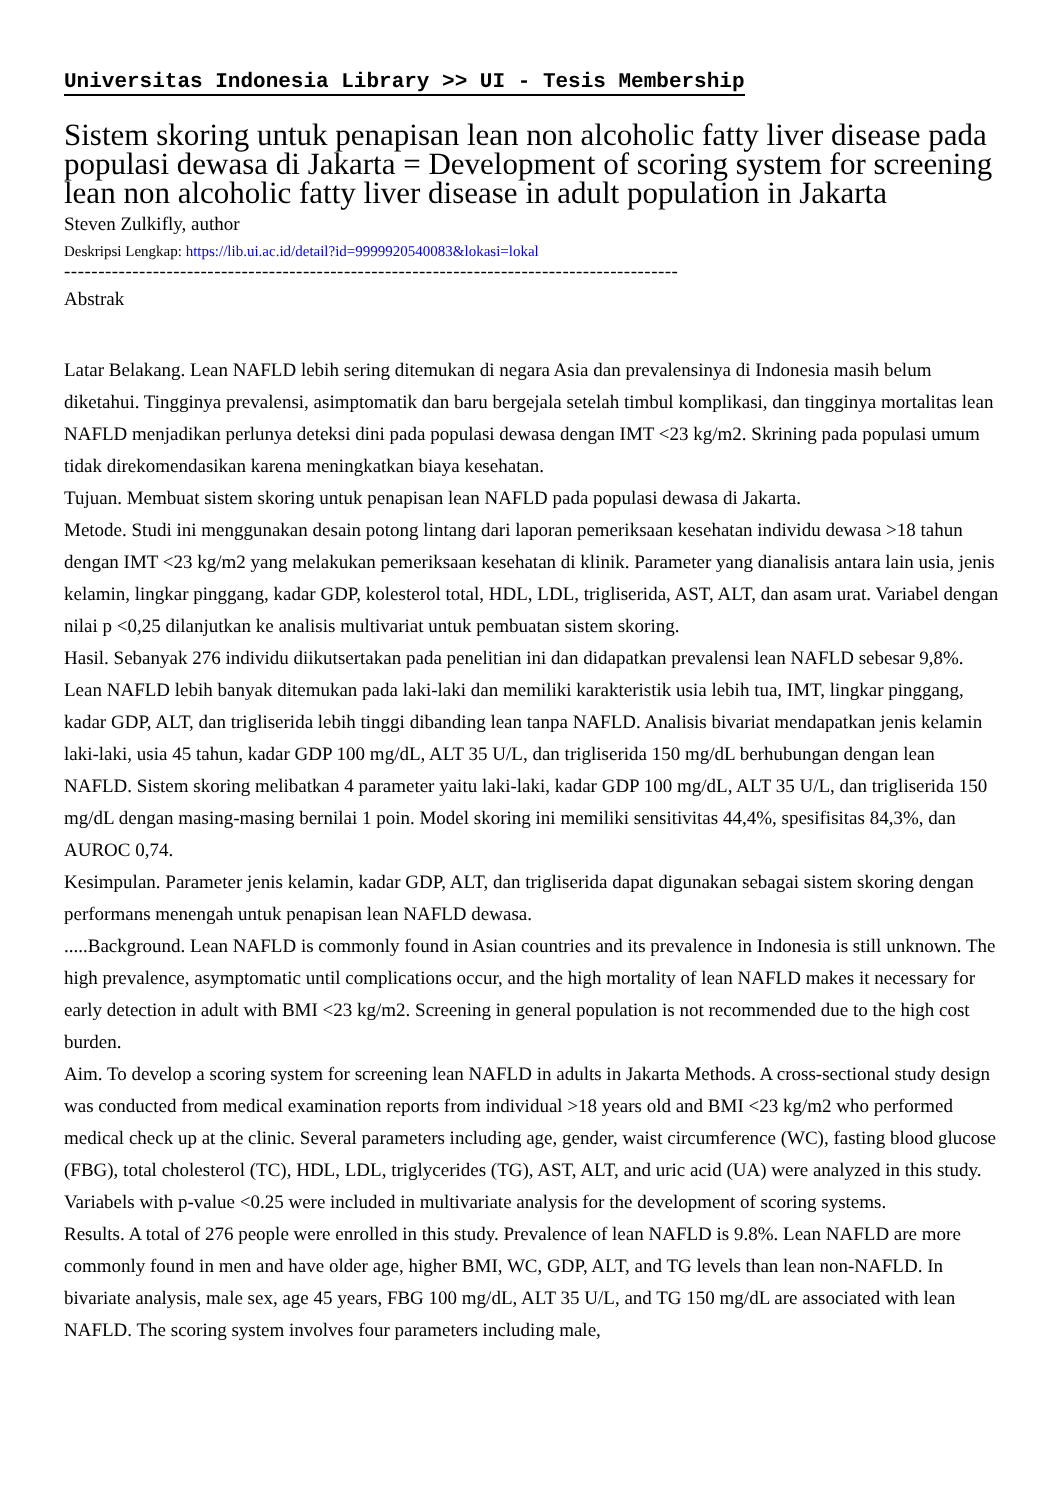Universitas Indonesia Library >> UI - Tesis Membership
Sistem skoring untuk penapisan lean non alcoholic fatty liver disease pada populasi dewasa di Jakarta = Development of scoring system for screening lean non alcoholic fatty liver disease in adult population in Jakarta
Steven Zulkifly, author
Deskripsi Lengkap: https://lib.ui.ac.id/detail?id=9999920540083&lokasi=lokal
------------------------------------------------------------------------------------------
Abstrak
Latar Belakang. Lean NAFLD lebih sering ditemukan di negara Asia dan prevalensinya di Indonesia masih belum diketahui. Tingginya prevalensi, asimptomatik dan baru bergejala setelah timbul komplikasi, dan tingginya mortalitas lean NAFLD menjadikan perlunya deteksi dini pada populasi dewasa dengan IMT <23 kg/m2. Skrining pada populasi umum tidak direkomendasikan karena meningkatkan biaya kesehatan.
Tujuan. Membuat sistem skoring untuk penapisan lean NAFLD pada populasi dewasa di Jakarta.
Metode. Studi ini menggunakan desain potong lintang dari laporan pemeriksaan kesehatan individu dewasa >18 tahun dengan IMT <23 kg/m2 yang melakukan pemeriksaan kesehatan di klinik. Parameter yang dianalisis antara lain usia, jenis kelamin, lingkar pinggang, kadar GDP, kolesterol total, HDL, LDL, trigliserida, AST, ALT, dan asam urat. Variabel dengan nilai p <0,25 dilanjutkan ke analisis multivariat untuk pembuatan sistem skoring.
Hasil. Sebanyak 276 individu diikutsertakan pada penelitian ini dan didapatkan prevalensi lean NAFLD sebesar 9,8%. Lean NAFLD lebih banyak ditemukan pada laki-laki dan memiliki karakteristik usia lebih tua, IMT, lingkar pinggang, kadar GDP, ALT, dan trigliserida lebih tinggi dibanding lean tanpa NAFLD. Analisis bivariat mendapatkan jenis kelamin laki-laki, usia 45 tahun, kadar GDP 100 mg/dL, ALT 35 U/L, dan trigliserida 150 mg/dL berhubungan dengan lean NAFLD. Sistem skoring melibatkan 4 parameter yaitu laki-laki, kadar GDP 100 mg/dL, ALT 35 U/L, dan trigliserida 150 mg/dL dengan masing-masing bernilai 1 poin. Model skoring ini memiliki sensitivitas 44,4%, spesifisitas 84,3%, dan AUROC 0,74.
Kesimpulan. Parameter jenis kelamin, kadar GDP, ALT, dan trigliserida dapat digunakan sebagai sistem skoring dengan performans menengah untuk penapisan lean NAFLD dewasa.
.....Background. Lean NAFLD is commonly found in Asian countries and its prevalence in Indonesia is still unknown. The high prevalence, asymptomatic until complications occur, and the high mortality of lean NAFLD makes it necessary for early detection in adult with BMI <23 kg/m2. Screening in general population is not recommended due to the high cost burden.
Aim. To develop a scoring system for screening lean NAFLD in adults in Jakarta Methods. A cross-sectional study design was conducted from medical examination reports from individual >18 years old and BMI <23 kg/m2 who performed medical check up at the clinic. Several parameters including age, gender, waist circumference (WC), fasting blood glucose (FBG), total cholesterol (TC), HDL, LDL, triglycerides (TG), AST, ALT, and uric acid (UA) were analyzed in this study. Variabels with p-value <0.25 were included in multivariate analysis for the development of scoring systems.
Results. A total of 276 people were enrolled in this study. Prevalence of lean NAFLD is 9.8%. Lean NAFLD are more commonly found in men and have older age, higher BMI, WC, GDP, ALT, and TG levels than lean non-NAFLD. In bivariate analysis, male sex, age 45 years, FBG 100 mg/dL, ALT 35 U/L, and TG 150 mg/dL are associated with lean NAFLD. The scoring system involves four parameters including male,